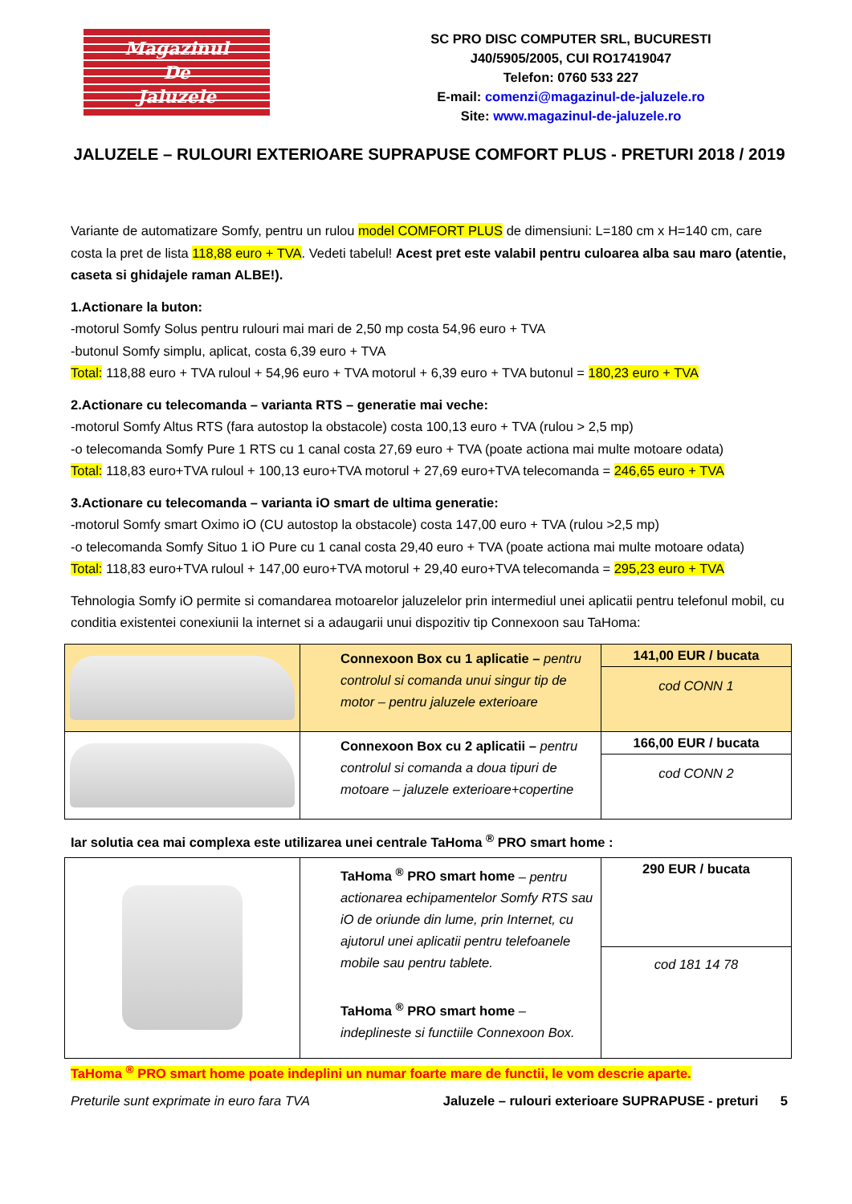Magazinul
De
Jaluzele
SC PRO DISC COMPUTER SRL, BUCURESTI
J40/5905/2005, CUI RO17419047
Telefon: 0760 533 227
E-mail: comenzi@magazinul-de-jaluzele.ro
Site: www.magazinul-de-jaluzele.ro
JALUZELE – RULOURI EXTERIOARE SUPRAPUSE COMFORT PLUS - PRETURI 2018 / 2019
Variante de automatizare Somfy, pentru un rulou model COMFORT PLUS de dimensiuni: L=180 cm x H=140 cm, care costa la pret de lista 118,88 euro + TVA. Vedeti tabelul! Acest pret este valabil pentru culoarea alba sau maro (atentie, caseta si ghidajele raman ALBE!).
1.Actionare la buton:
-motorul Somfy Solus pentru rulouri mai mari de 2,50 mp costa 54,96 euro + TVA
-butonul Somfy simplu, aplicat, costa 6,39 euro + TVA
Total: 118,88 euro + TVA ruloul + 54,96 euro + TVA motorul + 6,39 euro + TVA butonul = 180,23 euro + TVA
2.Actionare cu telecomanda – varianta RTS – generatie mai veche:
-motorul Somfy Altus RTS (fara autostop la obstacole) costa 100,13 euro + TVA (rulou > 2,5 mp)
-o telecomanda Somfy Pure 1 RTS cu 1 canal costa 27,69 euro + TVA (poate actiona mai multe motoare odata)
Total: 118,83 euro+TVA ruloul + 100,13 euro+TVA motorul + 27,69 euro+TVA telecomanda = 246,65 euro + TVA
3.Actionare cu telecomanda – varianta iO smart de ultima generatie:
-motorul Somfy smart Oximo iO (CU autostop la obstacole) costa 147,00 euro + TVA (rulou >2,5 mp)
-o telecomanda Somfy Situo 1 iO Pure cu 1 canal costa 29,40 euro + TVA (poate actiona mai multe motoare odata)
Total: 118,83 euro+TVA ruloul + 147,00 euro+TVA motorul + 29,40 euro+TVA telecomanda = 295,23 euro + TVA
Tehnologia Somfy iO permite si comandarea motoarelor jaluzelelor prin intermediul unei aplicatii pentru telefonul mobil, cu conditia existentei conexiunii la internet si a adaugarii unui dispozitiv tip Connexoon sau TaHoma:
| | Connexoon Box cu 1 aplicatie – pentru controlul si comanda unui singur tip de motor – pentru jaluzele exterioare | 141,00 EUR / bucata cod CONN 1 |
| | Connexoon Box cu 2 aplicatii – pentru controlul si comanda a doua tipuri de motoare – jaluzele exterioare+copertine | 166,00 EUR / bucata cod CONN 2 |
Iar solutia cea mai complexa este utilizarea unei centrale TaHoma <sup>®</sup> PRO smart home :
| | TaHoma <sup>®</sup> PRO smart home – pentru actionarea echipamentelor Somfy RTS sau iO de oriunde din lume, prin Internet, cu ajutorul unei aplicatii pentru telefoanele mobile sau pentru tablete. TaHoma <sup>®</sup> PRO smart home – indeplineste si functiile Connexoon Box. | 290 EUR / bucata cod 181 14 78 |
TaHoma <sup>®</sup> PRO smart home poate indeplini un numar foarte mare de functii, le vom descrie aparte.
Preturile sunt exprimate in euro fara TVA Jaluzele – rulouri exterioare SUPRAPUSE - preturi 5